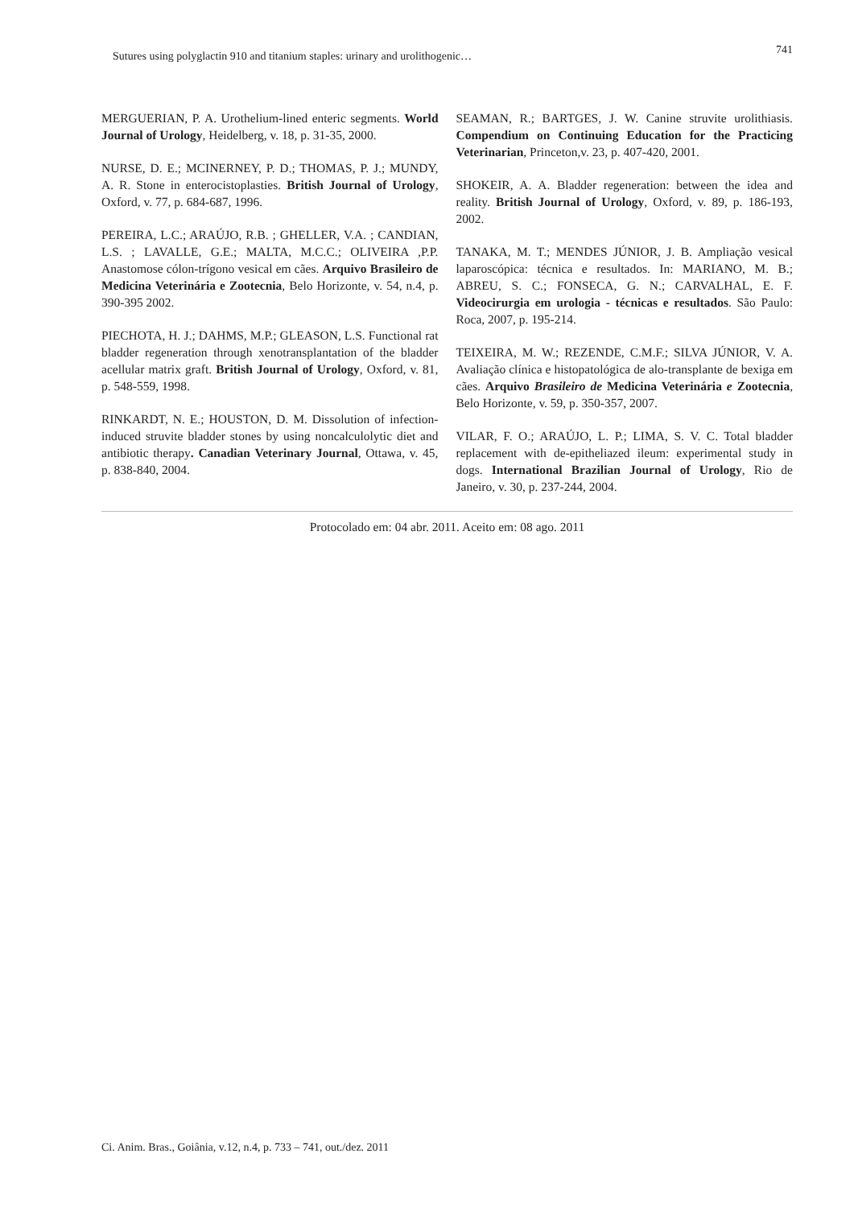Sutures using polyglactin 910 and titanium staples: urinary and urolithogenic… 741
MERGUERIAN, P. A. Urothelium-lined enteric segments. World Journal of Urology, Heidelberg, v. 18, p. 31-35, 2000.
NURSE, D. E.; MCINERNEY, P. D.; THOMAS, P. J.; MUNDY, A. R. Stone in enterocistoplasties. British Journal of Urology, Oxford, v. 77, p. 684-687, 1996.
PEREIRA, L.C.; ARAÚJO, R.B. ; GHELLER, V.A. ; CANDIAN, L.S. ; LAVALLE, G.E.; MALTA, M.C.C.; OLIVEIRA ,P.P. Anastomose cólon-trígono vesical em cães. Arquivo Brasileiro de Medicina Veterinária e Zootecnia, Belo Horizonte, v. 54, n.4, p. 390-395 2002.
PIECHOTA, H. J.; DAHMS, M.P.; GLEASON, L.S. Functional rat bladder regeneration through xenotransplantation of the bladder acellular matrix graft. British Journal of Urology, Oxford, v. 81, p. 548-559, 1998.
RINKARDT, N. E.; HOUSTON, D. M. Dissolution of infection-induced struvite bladder stones by using noncalculolytic diet and antibiotic therapy. Canadian Veterinary Journal, Ottawa, v. 45, p. 838-840, 2004.
SEAMAN, R.; BARTGES, J. W. Canine struvite urolithiasis. Compendium on Continuing Education for the Practicing Veterinarian, Princeton,v. 23, p. 407-420, 2001.
SHOKEIR, A. A. Bladder regeneration: between the idea and reality. British Journal of Urology, Oxford, v. 89, p. 186-193, 2002.
TANAKA, M. T.; MENDES JÚNIOR, J. B. Ampliação vesical laparoscópica: técnica e resultados. In: MARIANO, M. B.; ABREU, S. C.; FONSECA, G. N.; CARVALHAL, E. F. Videocirurgia em urologia - técnicas e resultados. São Paulo: Roca, 2007, p. 195-214.
TEIXEIRA, M. W.; REZENDE, C.M.F.; SILVA JÚNIOR, V. A. Avaliação clínica e histopatológica de alo-transplante de bexiga em cães. Arquivo Brasileiro de Medicina Veterinária e Zootecnia, Belo Horizonte, v. 59, p. 350-357, 2007.
VILAR, F. O.; ARAÚJO, L. P.; LIMA, S. V. C. Total bladder replacement with de-epitheliazed ileum: experimental study in dogs. International Brazilian Journal of Urology, Rio de Janeiro, v. 30, p. 237-244, 2004.
Protocolado em: 04 abr. 2011. Aceito em: 08 ago. 2011
Ci. Anim. Bras., Goiânia, v.12, n.4, p. 733 – 741, out./dez. 2011